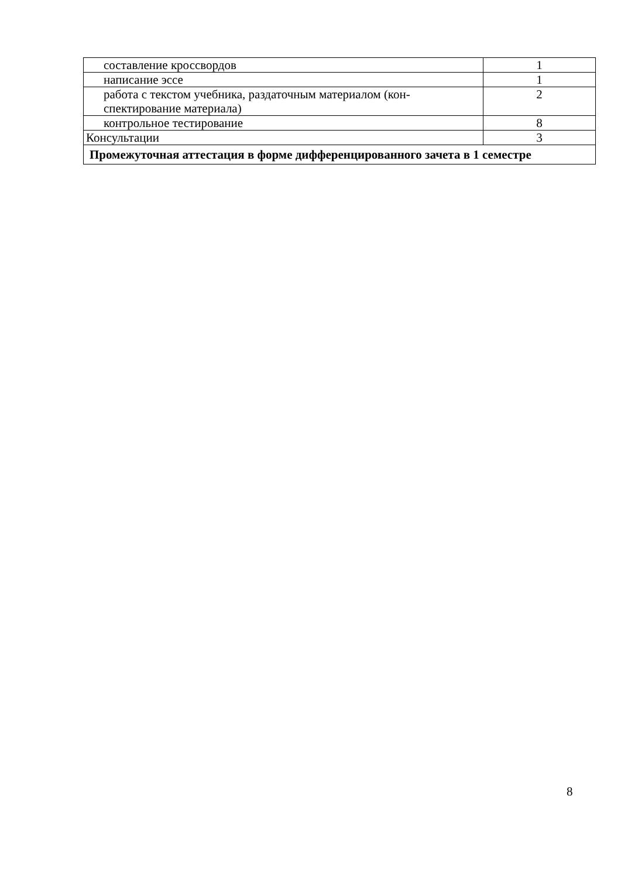| составление кроссвордов | 1 |
| написание эссе | 1 |
| работа с текстом учебника, раздаточным материалом (кон-спектирование материала) | 2 |
| контрольное тестирование | 8 |
| Консультации | 3 |
| Промежуточная аттестация в форме дифференцированного зачета в 1 семестре | |
8